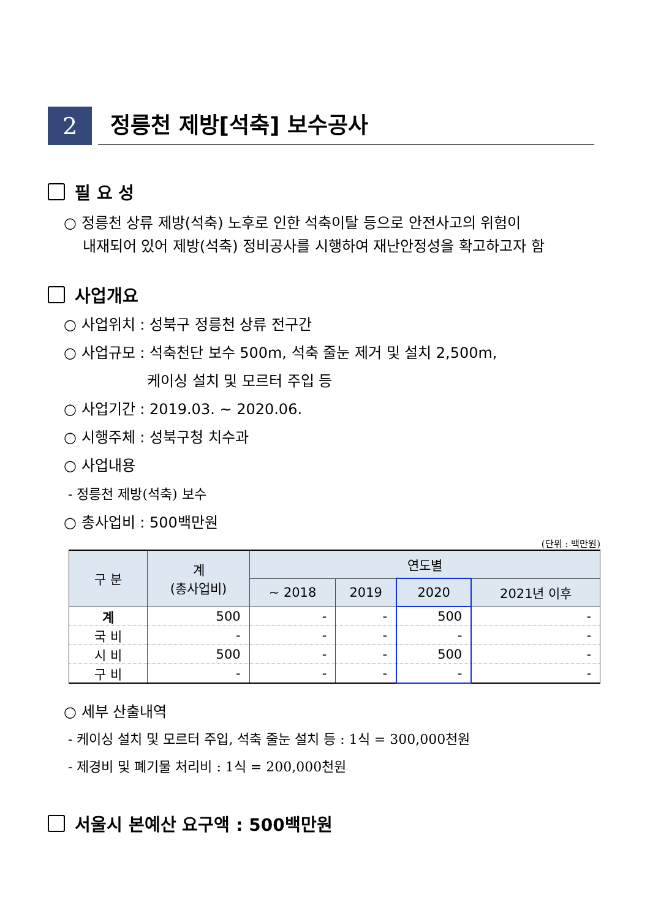2
정릉천 제방[석축] 보수공사
필 요 성
○ 정릉천 상류 제방(석축) 노후로 인한 석축이탈 등으로 안전사고의 위험이
내재되어 있어 제방(석축) 정비공사를 시행하여 재난안정성을 확고하고자 함
사업개요
○ 사업위치 : 성북구 정릉천 상류 전구간
○ 사업규모 : 석축천단 보수 500m, 석축 줄눈 제거 및 설치 2,500m,
케이싱 설치 및 모르터 주입 등
○ 사업기간 : 2019.03. ~ 2020.06.
○ 시행주체 : 성북구청 치수과
○ 사업내용
- 정릉천 제방(석축) 보수
○ 총사업비 : 500백만원
(단위 : 백만원)
| 구 분 | 계 (총사업비) | 연도별 | | | |
| --- | --- | --- | --- | --- | --- |
| | | ~ 2018 | 2019 | 2020 | 2021년 이후 |
| 계 | 500 | - | - | 500 | - |
| 국 비 | - | - | - | - | - |
| 시 비 | 500 | - | - | 500 | - |
| 구 비 | - | - | - | - | - |
○ 세부 산출내역
- 케이싱 설치 및 모르터 주입, 석축 줄눈 설치 등 : 1식 = 300,000천원
- 제경비 및 폐기물 처리비 : 1식 = 200,000천원
서울시 본예산 요구액 : 500백만원